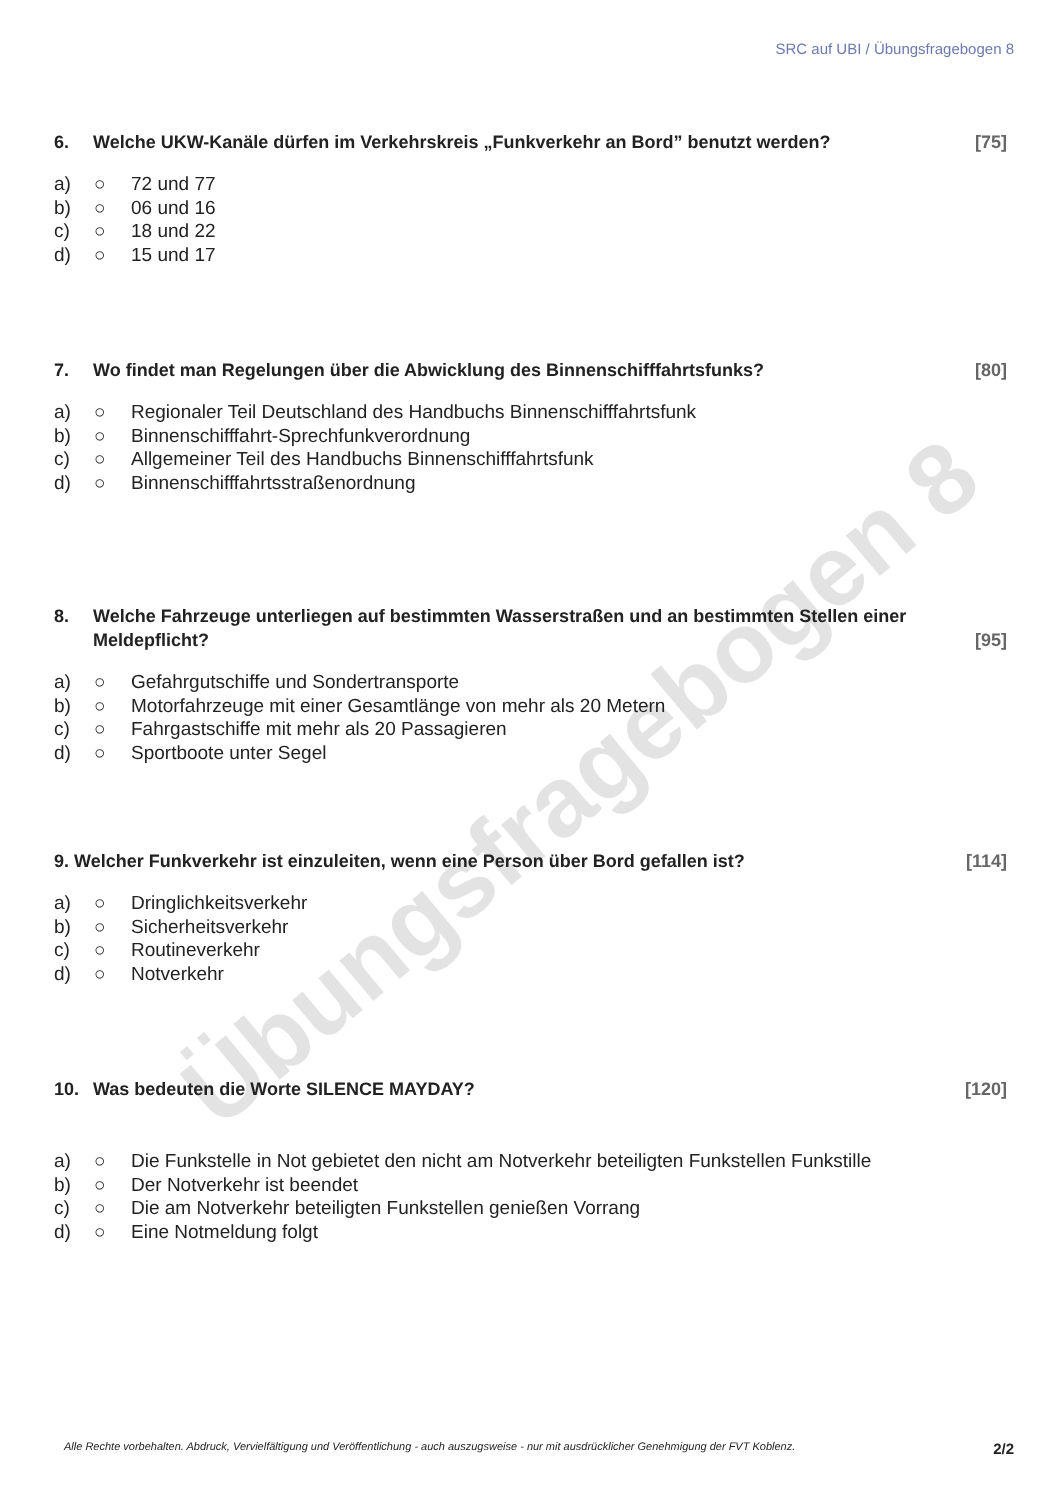Übungsfragebogen 8
SRC auf UBI / Übungsfragebogen 8
6. Welche UKW-Kanäle dürfen im Verkehrskreis „Funkverkehr an Bord” benutzt werden? [75]
a) ○ 72 und 77
b) ○ 06 und 16
c) ○ 18 und 22
d) ○ 15 und 17
7. Wo findet man Regelungen über die Abwicklung des Binnenschifffahrtsfunks? [80]
a) ○ Regionaler Teil Deutschland des Handbuchs Binnenschifffahrtsfunk
b) ○ Binnenschifffahrt-Sprechfunkverordnung
c) ○ Allgemeiner Teil des Handbuchs Binnenschifffahrtsfunk
d) ○ Binnenschifffahrtsstraßenordnung
8. Welche Fahrzeuge unterliegen auf bestimmten Wasserstraßen und an bestimmten Stellen einer Meldepflicht? [95]
a) ○ Gefahrgutschiffe und Sondertransporte
b) ○ Motorfahrzeuge mit einer Gesamtlänge von mehr als 20 Metern
c) ○ Fahrgastschiffe mit mehr als 20 Passagieren
d) ○ Sportboote unter Segel
9. Welcher Funkverkehr ist einzuleiten, wenn eine Person über Bord gefallen ist? [114]
a) ○ Dringlichkeitsverkehr
b) ○ Sicherheitsverkehr
c) ○ Routineverkehr
d) ○ Notverkehr
10. Was bedeuten die Worte SILENCE MAYDAY? [120]
a) ○ Die Funkstelle in Not gebietet den nicht am Notverkehr beteiligten Funkstellen Funkstille
b) ○ Der Notverkehr ist beendet
c) ○ Die am Notverkehr beteiligten Funkstellen genießen Vorrang
d) ○ Eine Notmeldung folgt
Alle Rechte vorbehalten. Abdruck, Vervielfältigung und Veröffentlichung - auch auszugsweise - nur mit ausdrücklicher Genehmigung der FVT Koblenz. 2/2